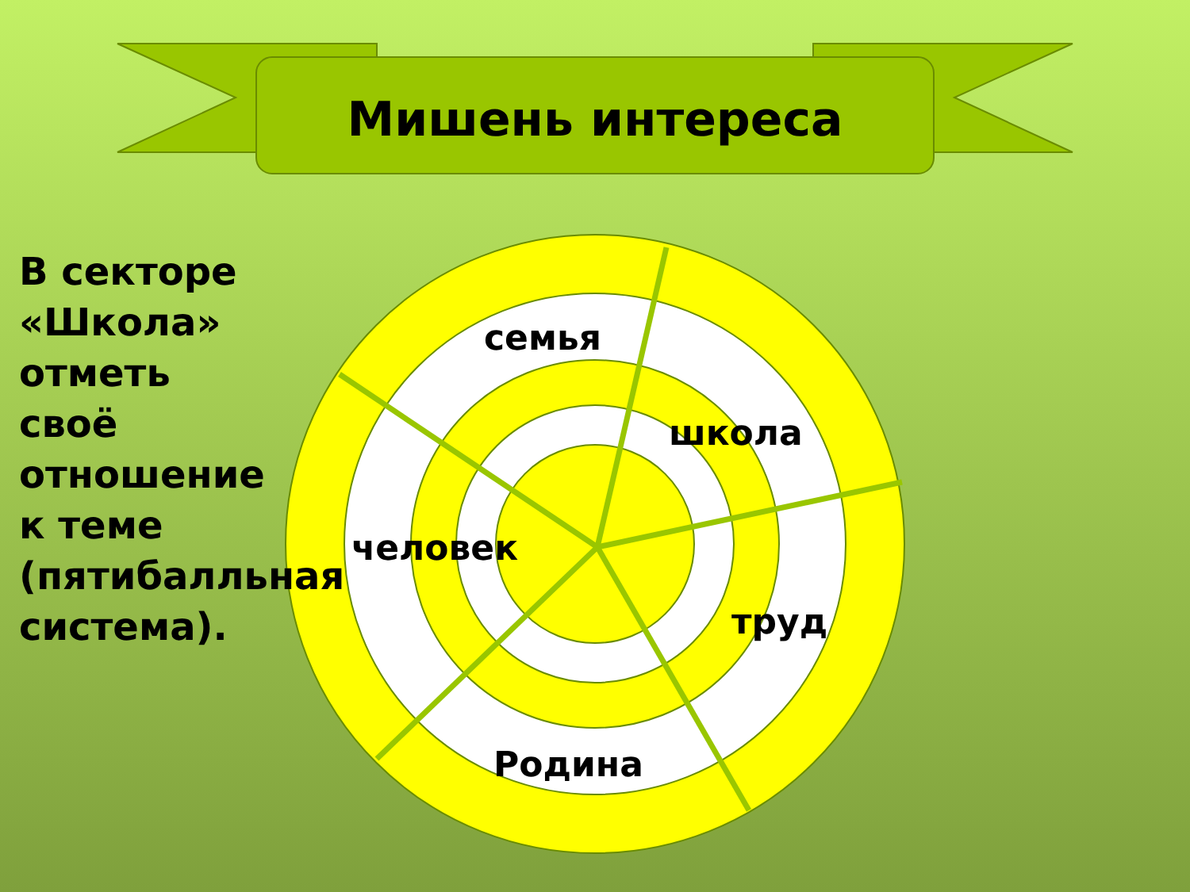Мишень интереса
В секторе «Школа» отметь своё отношение к теме (пятибалльная система).
семья
школа
человек
труд
Родина